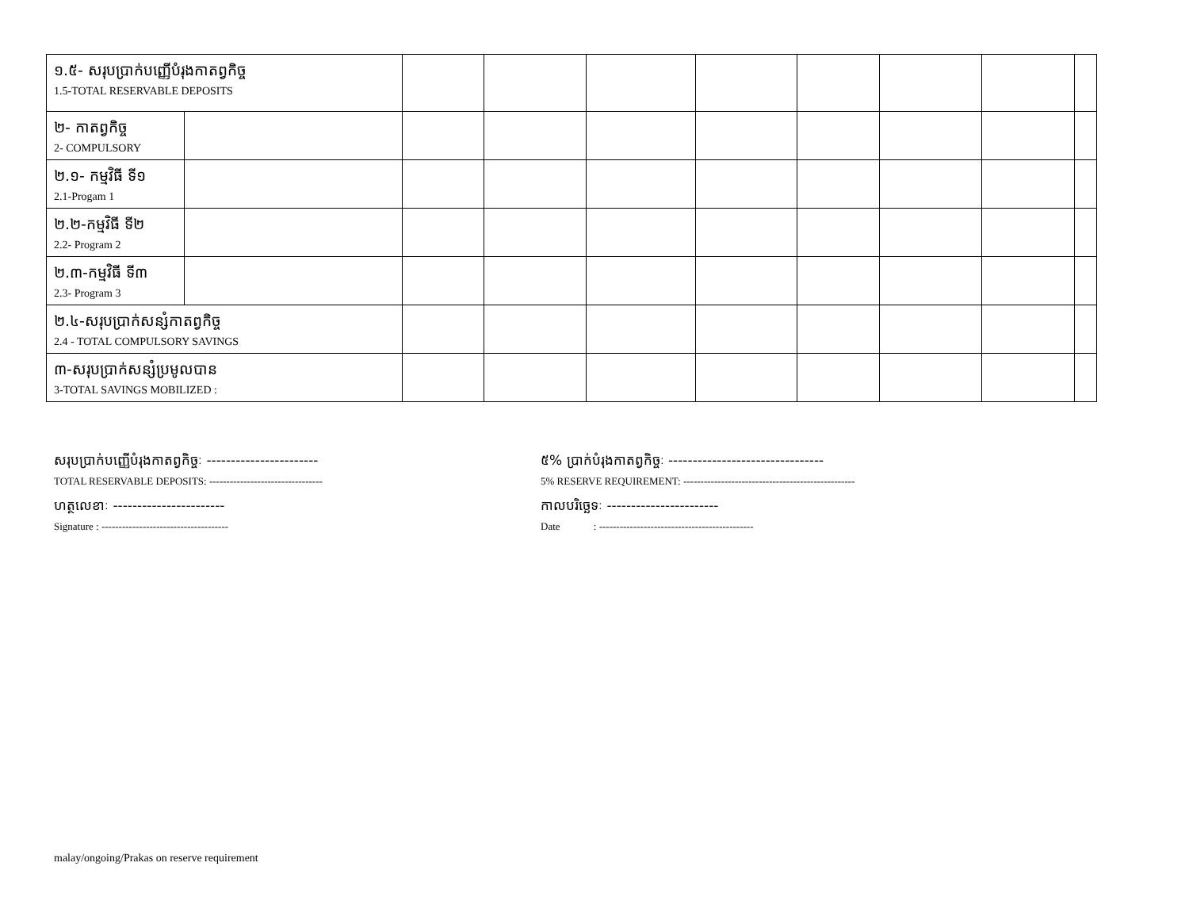| ១.៥- សរុបប្រាក់បញ្ញើបំរុងកាតព្វកិច្ច 1.5-TOTAL RESERVABLE DEPOSITS | | | | | | | | | |
| ២- កាតព្វកិច្ច 2- COMPULSORY | | | | | | | | | |
| ២.១- កម្មវិធី ទី១ 2.1-Progam 1 | | | | | | | | | |
| ២.២-កម្មវិធី ទី២ 2.2- Program 2 | | | | | | | | | |
| ២.៣-កម្មវិធី ទី៣ 2.3- Program 3 | | | | | | | | | |
| ២.៤-សរុបប្រាក់សន្សំកាតព្វកិច្ច 2.4 - TOTAL COMPULSORY SAVINGS | | | | | | | | | |
| ៣-សរុបប្រាក់សន្សំប្រមូលបាន 3-TOTAL SAVINGS MOBILIZED : | | | | | | | | | |
សរុបប្រាក់បញ្ញើបំរុងកាតព្វកិច្ចៈ -----------------------
TOTAL RESERVABLE DEPOSITS: ---------------------------------
ហត្ថលេខាៈ -----------------------
Signature : -------------------------------------
៥% ប្រាក់បំរុងកាតព្វកិច្ចៈ --------------------------------
5% RESERVE REQUIREMENT: --------------------------------------------------
កាលបរិច្ឆេទៈ -----------------------
Date : ---------------------------------------------
malay/ongoing/Prakas on reserve requirement